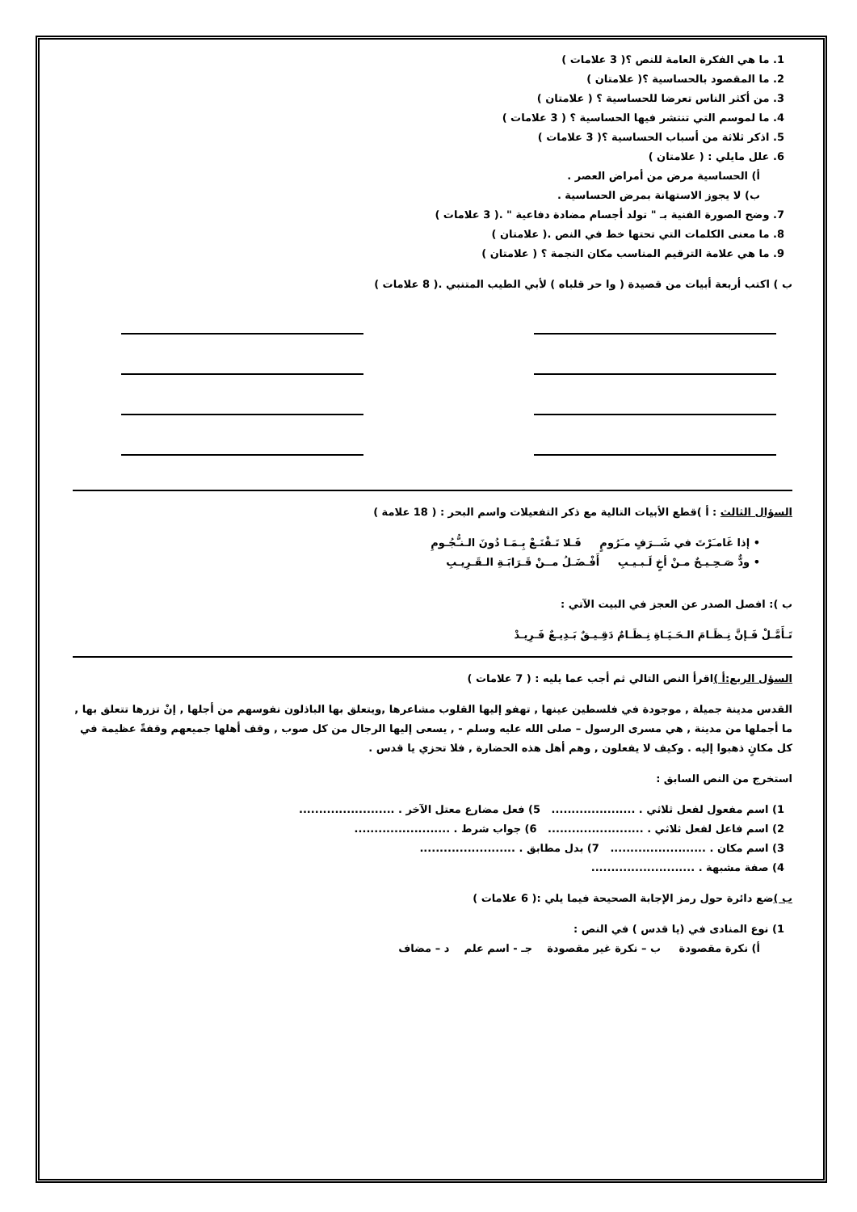1. ما هي الفكرة العامة للنص ؟( 3 علامات )
2. ما المقصود بالحساسية ؟( علامتان )
3. من أكثر الناس تعرضا للحساسية ؟ ( علامتان )
4. ما لموسم التي تنتشر فيها الحساسية ؟ ( 3 علامات )
5. اذكر ثلاثة من أسباب الحساسية ؟( 3 علامات )
6. علل مايلي : ( علامتان )
أ) الحساسية مرض من أمراض العصر .
ب) لا يجوز الاستهانة بمرض الحساسية .
7. وضح الصورة الفنية بـ " تولد أجسام مضادة دفاعية " .( 3 علامات )
8. ما معنى الكلمات التي تحتها خط في النص .( علامتان )
9. ما هي علامة الترقيم المناسب مكان النجمة ؟ ( علامتان )
ب ) اكتب أربعة أبيات من قصيدة ( وا حر قلباه ) لأبي الطيب المتنبي .( 8 علامات )
السؤال الثالث : أ )قطع الأبيات التالية مع ذكر التفعيلات واسم البحر : ( 18 علامة )
• إذا غَامـَرْتَ في شَــرَفٍ مـَرُومٍ فَـلا تَـقْنَـعْ بِـمَـا دُونَ الـنـُّجُـومِ
• ودٌّ صَـحِـيـحٌ مـنْ أخٍ لَـبـيـبِ أَفْـضَـلُ مــنْ قَـرَابَـةِ الـقَـرِيـبِ
ب ): افصل الصدر عن العجز في البيت الآتي :
تَـأَمَّـلْ فَـإنَّ نِـظَـامَ الـحَـيَـاةِ نِـظَـامٌ دَقِـيـقٌ بَـدِيـعٌ فَـرِيـدْ
السؤل الربع:أ ) اقرأ النص التالي ثم أجب عما يليه : ( 7 علامات )
القدس مدينة جميلة , موجودة في فلسطين عينها , تهفو إليها القلوب مشاعرها ,ويتعلق بها الباذلون نفوسهم من أجلها , إنْ تزرها تتعلق بها , ما أجملها من مدينة , هي مسرى الرسول – صلى الله عليه وسلم - , يسعى إليها الرجال من كل صوب , وقف أهلها جميعهم وقفةً عظيمة في كل مكانٍ ذهبوا إليه . وكيف لا يفعلون , وهم أهل هذه الحضارة , فلا تحزي يا قدس .
استخرج من النص السابق :
1) اسم مفعول لفعل ثلاثي . ..................... 5) فعل مضارع معتل الآخر . ........................
2) اسم فاعل لفعل ثلاثي . ........................ 6) جواب شرط . ........................
3) اسم مكان . ........................ 7) بدل مطابق . ........................
4) صفة مشبهة . ..........................
ب ) ضع دائرة حول رمز الإجابة الصحيحة فيما يلي :( 6 علامات )
1) نوع المنادى في (يا قدس ) في النص :
أ) نكرة مقصودة ب – نكرة غير مقصودة جـ - اسم علم د – مضاف